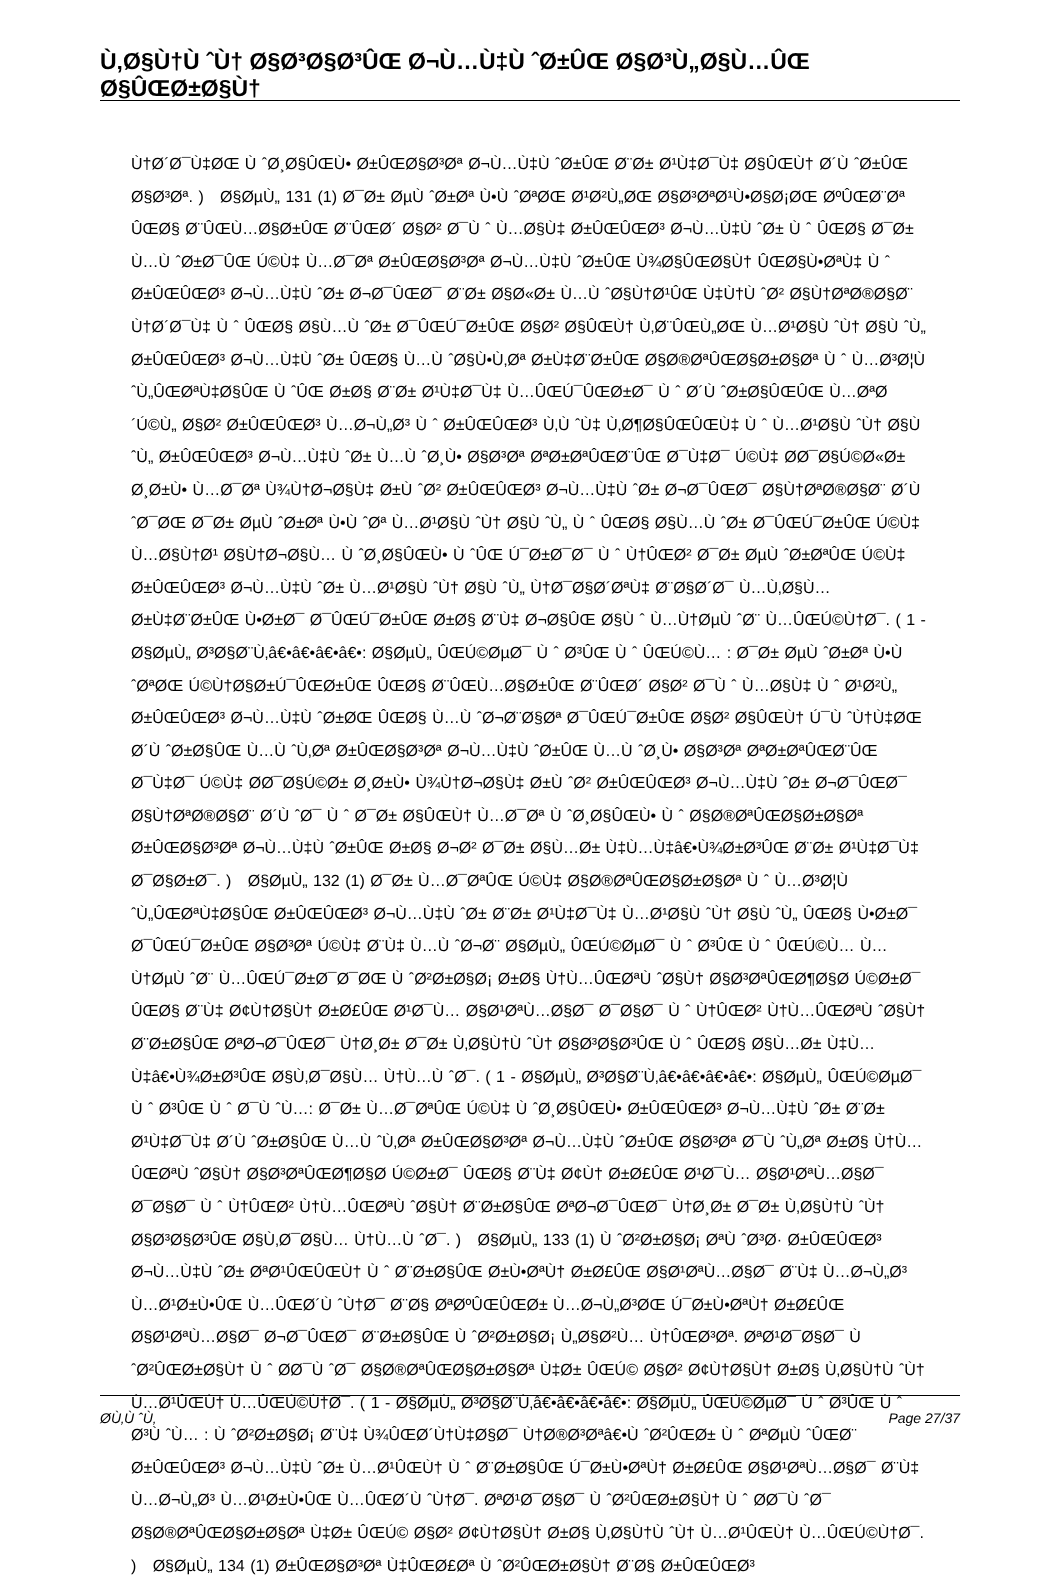Ù‚Ø§Ù†Ù ˆÙ† Ø§Ø³Ø§Ø³ÛŒ Ø¬Ù…Ù‡Ù ˆØ±ÛŒ Ø§Ø³Ù„Ø§Ù…ÛŒ Ø§ÛŒØ±Ø§Ù†
Ù†Ø´Ø¯Ù‡ØŒ Ù ˆØ¸Ø§ÛŒÙ• Ø±ÛŒØ§Ø³Øª Ø¬Ù…Ù‡Ù ˆØ±ÛŒ Ø¨Ø± Ø¹Ù‡Ø¯Ù‡ Ø§ÛŒÙ† Ø´Ù ˆØ±ÛŒ Ø§Ø³Øª. ) Ø§ØµÙ„ 131 (1) Ø¯Ø± ØµÙ ˆØ±Øª Ù•Ù ˆØªØŒ Ø¹Ø²Ù„ØŒ Ø§Ø³ØªØ¹Ù•Ø§Ø¡ØŒ ØºÛŒØ¨Øª ÛŒØ§ Ø¨ÛŒÙ…Ø§Ø±ÛŒ Ø¨ÛŒØ´ Ø§Ø² Ø¯Ù ˆ Ù…Ø§Ù‡ Ø±ÛŒÛŒØ³ Ø¬Ù…Ù‡Ù ˆØ± Ù ˆ ÛŒØ§ Ø¯Ø± Ù…Ù ˆØ±Ø¯ÛŒ Ú©Ù‡ Ù…Ø¯Øª Ø±ÛŒØ§Ø³Øª Ø¬Ù…Ù‡Ù ˆØ±ÛŒ Ù¾Ø§ÛŒØ§Ù† ÛŒØ§Ù•ØªÙ‡ Ù ˆ Ø±ÛŒÛŒØ³ Ø¬Ù…Ù‡Ù ˆØ± Ø¬Ø¯ÛŒØ¯ Ø¨Ø± Ø§Ø«Ø± Ù…Ù ˆØ§Ù†Ø¹ÛŒ Ù‡Ù†Ù ˆØ² Ø§Ù†ØªØ®Ø§Ø¨ Ù†Ø´Ø¯Ù‡ Ù ˆ ÛŒØ§ Ø§Ù…Ù ˆØ± Ø¯ÛŒÚ¯Ø±ÛŒ Ø§Ø² Ø§ÛŒÙ† Ù‚Ø¨ÛŒÙ„ØŒ Ù…Ø¹Ø§Ù ˆÙ† Ø§Ù ˆÙ„ Ø±ÛŒÛŒØ³ Ø¬Ù…Ù‡Ù ˆØ± ÛŒØ§ Ù…Ù ˆØ§Ù•Ù‚Øª Ø±Ù‡Ø¨Ø±ÛŒ Ø§Ø®ØªÛŒØ§Ø±Ø§Øª Ù ˆ Ù…Ø³Ø¦Ù ˆÙ„ÛŒØªÙ‡Ø§ÛŒ Ù ˆÛŒ Ø±Ø§ Ø¨Ø± Ø¹Ù‡Ø¯Ù‡ Ù…ÛŒÚ¯ÛŒØ±Ø¯ Ù ˆ Ø´Ù ˆØ±Ø§ÛŒÛŒ Ù…ØªØ´Ú©Ù„ Ø§Ø² Ø±ÛŒÛŒØ³ Ù…Ø¬Ù„Ø³ Ù ˆ Ø±ÛŒÛŒØ³ Ù‚Ù ˆÙ‡ Ù‚Ø¶Ø§ÛŒÛŒÙ‡ Ù ˆ Ù…Ø¹Ø§Ù ˆÙ† Ø§Ù ˆÙ„ Ø±ÛŒÛŒØ³ Ø¬Ù…Ù‡Ù ˆØ± Ù…Ù ˆØ¸Ù• Ø§Ø³Øª ØªØ±ØªÛŒØ¨ÛŒ Ø¯Ù‡Ø¯ Ú©Ù‡ Ø­Ø¯Ø§Ú©Ø«Ø± Ø¸Ø±Ù• Ù…Ø¯Øª Ù¾Ù†Ø¬Ø§Ù‡ Ø±Ù ˆØ² Ø±ÛŒÛŒØ³ Ø¬Ù…Ù‡Ù ˆØ± Ø¬Ø¯ÛŒØ¯ Ø§Ù†ØªØ®Ø§Ø¨ Ø´Ù ˆØ¯ØŒ Ø¯Ø± ØµÙ ˆØ±Øª Ù•Ù ˆØª Ù…Ø¹Ø§Ù ˆÙ† Ø§Ù ˆÙ„ Ù ˆ ÛŒØ§ Ø§Ù…Ù ˆØ± Ø¯ÛŒÚ¯Ø±ÛŒ Ú©Ù‡ Ù…Ø§Ù†Ø¹ Ø§Ù†Ø¬Ø§Ù… Ù ˆØ¸Ø§ÛŒÙ• Ù ˆÛŒ Ú¯Ø±Ø¯Ø¯ Ù ˆ Ù†ÛŒØ² Ø¯Ø± ØµÙ ˆØ±ØªÛŒ Ú©Ù‡ Ø±ÛŒÛŒØ³ Ø¬Ù…Ù‡Ù ˆØ± Ù…Ø¹Ø§Ù ˆÙ† Ø§Ù ˆÙ„ Ù†Ø¯Ø§Ø´ØªÙ‡ Ø¨Ø§Ø´Ø¯ Ù…Ù‚Ø§Ù… Ø±Ù‡Ø¨Ø±ÛŒ Ù•Ø±Ø¯ Ø¯ÛŒÚ¯Ø±ÛŒ Ø±Ø§ Ø¨Ù‡ Ø¬Ø§ÛŒ Ø§Ù ˆ Ù…Ù†ØµÙ ˆØ¨ Ù…ÛŒÚ©Ù†Ø¯. ( 1 - Ø§ØµÙ„ Ø³Ø§Ø¨Ù‚â€•â€•â€•â€•: Ø§ØµÙ„ ÛŒÚ©ØµØ¯ Ù ˆ Ø³ÛŒ Ù ˆ ÛŒÚ©Ù… : Ø¯Ø± ØµÙ ˆØ±Øª Ù•Ù ˆØªØŒ Ú©Ù†Ø§Ø±Ú¯ÛŒØ±ÛŒ ÛŒØ§ Ø¨ÛŒÙ…Ø§Ø±ÛŒ Ø¨ÛŒØ´ Ø§Ø² Ø¯Ù ˆ Ù…Ø§Ù‡ Ù ˆ Ø¹Ø²Ù„ Ø±ÛŒÛŒØ³ Ø¬Ù…Ù‡Ù ˆØ±ØŒ ÛŒØ§ Ù…Ù ˆØ¬Ø¨Ø§Øª Ø¯ÛŒÚ¯Ø±ÛŒ Ø§Ø² Ø§ÛŒÙ† Ú¯Ù ˆÙ†Ù‡ØŒ Ø´Ù ˆØ±Ø§ÛŒ Ù…Ù ˆÙ‚Øª Ø±ÛŒØ§Ø³Øª Ø¬Ù…Ù‡Ù ˆØ±ÛŒ Ù…Ù ˆØ¸Ù• Ø§Ø³Øª ØªØ±ØªÛŒØ¨ÛŒ Ø¯Ù‡Ø¯ Ú©Ù‡ Ø­Ø¯Ø§Ú©Ø± Ø¸Ø±Ù• Ù¾Ù†Ø¬Ø§Ù‡ Ø±Ù ˆØ² Ø±ÛŒÛŒØ³ Ø¬Ù…Ù‡Ù ˆØ± Ø¬Ø¯ÛŒØ¯ Ø§Ù†ØªØ®Ø§Ø¨ Ø´Ù ˆØ¯ Ù ˆ Ø¯Ø± Ø§ÛŒÙ† Ù…Ø¯Øª Ù ˆØ¸Ø§ÛŒÙ• Ù ˆ Ø§Ø®ØªÛŒØ§Ø±Ø§Øª Ø±ÛŒØ§Ø³Øª Ø¬Ù…Ù‡Ù ˆØ±ÛŒ Ø±Ø§ Ø¬Ø² Ø¯Ø± Ø§Ù…Ø± Ù‡Ù…Ù‡â€•Ù¾Ø±Ø³ÛŒ Ø¨Ø± Ø¹Ù‡Ø¯Ù‡ Ø¯Ø§Ø±Ø¯. ) Ø§ØµÙ„ 132 (1) Ø¯Ø± Ù…Ø¯ØªÛŒ Ú©Ù‡ Ø§Ø®ØªÛŒØ§Ø±Ø§Øª Ù ˆ Ù…Ø³Ø¦Ù ˆÙ„ÛŒØªÙ‡Ø§ÛŒ Ø±ÛŒÛŒØ³ Ø¬Ù…Ù‡Ù ˆØ± Ø¨Ø± Ø¹Ù‡Ø¯Ù‡ Ù…Ø¹Ø§Ù ˆÙ† Ø§Ù ˆÙ„ ÛŒØ§ Ù•Ø±Ø¯ Ø¯ÛŒÚ¯Ø±ÛŒ Ø§Ø³Øª Ú©Ù‡ Ø¨Ù‡ Ù…Ù ˆØ¬Ø¨ Ø§ØµÙ„ ÛŒÚ©ØµØ¯ Ù ˆ Ø³ÛŒ Ù ˆ ÛŒÚ©Ù… Ù…Ù†ØµÙ ˆØ¨ Ù…ÛŒÚ¯Ø±Ø¯Ø¯ØŒ Ù ˆØ²Ø±Ø§Ø¡ Ø±Ø§ Ù†Ù…ÛŒØªÙ ˆØ§Ù† Ø§Ø³ØªÛŒØ¶Ø§Ø­ Ú©Ø±Ø¯ ÛŒØ§ Ø¨Ù‡ Ø¢Ù†Ø§Ù† Ø±Ø£ÛŒ Ø¹Ø¯Ù… Ø§Ø¹ØªÙ…Ø§Ø¯ Ø¯Ø§Ø¯ Ù ˆ Ù†ÛŒØ² Ù†Ù…ÛŒØªÙ ˆØ§Ù† Ø¨Ø±Ø§ÛŒ ØªØ¬Ø¯ÛŒØ¯ Ù†Ø¸Ø± Ø¯Ø± Ù‚Ø§Ù†Ù ˆÙ† Ø§Ø³Ø§Ø³ÛŒ Ù ˆ ÛŒØ§ Ø§Ù…Ø± Ù‡Ù…Ù‡â€•Ù¾Ø±Ø³ÛŒ Ø§Ù‚Ø¯Ø§Ù… Ù†Ù…Ù ˆØ¯. ( 1 - Ø§ØµÙ„ Ø³Ø§Ø¨Ù‚â€•â€•â€•â€•: Ø§ØµÙ„ ÛŒÚ©ØµØ¯ Ù ˆ Ø³ÛŒ Ù ˆ Ø¯Ù ˆÙ…: Ø¯Ø± Ù…Ø¯ØªÛŒ Ú©Ù‡ Ù ˆØ¸Ø§ÛŒÙ• Ø±ÛŒÛŒØ³ Ø¬Ù…Ù‡Ù ˆØ± Ø¨Ø± Ø¹Ù‡Ø¯Ù‡ Ø´Ù ˆØ±Ø§ÛŒ Ù…Ù ˆÙ‚Øª Ø±ÛŒØ§Ø³Øª Ø¬Ù…Ù‡Ù ˆØ±ÛŒ Ø§Ø³Øª Ø¯Ù ˆÙ„Øª Ø±Ø§ Ù†Ù…ÛŒØªÙ ˆØ§Ù† Ø§Ø³ØªÛŒØ¶Ø§Ø­ Ú©Ø±Ø¯ ÛŒØ§ Ø¨Ù‡ Ø¢Ù† Ø±Ø£ÛŒ Ø¹Ø¯Ù… Ø§Ø¹ØªÙ…Ø§Ø¯ Ø¯Ø§Ø¯ Ù ˆ Ù†ÛŒØ² Ù†Ù…ÛŒØªÙ ˆØ§Ù† Ø¨Ø±Ø§ÛŒ ØªØ¬Ø¯ÛŒØ¯ Ù†Ø¸Ø± Ø¯Ø± Ù‚Ø§Ù†Ù ˆÙ† Ø§Ø³Ø§Ø³ÛŒ Ø§Ù‚Ø¯Ø§Ù… Ù†Ù…Ù ˆØ¯. ) Ø§ØµÙ„ 133 (1) Ù ˆØ²Ø±Ø§Ø¡ ØªÙ ˆØ³Ø· Ø±ÛŒÛŒØ³ Ø¬Ù…Ù‡Ù ˆØ± ØªØ¹ÛŒÛŒÙ† Ù ˆ Ø¨Ø±Ø§ÛŒ Ø±Ù•ØªÙ† Ø±Ø£ÛŒ Ø§Ø¹ØªÙ…Ø§Ø¯ Ø¨Ù‡ Ù…Ø¬Ù„Ø³ Ù…Ø¹Ø±Ù•ÛŒ Ù…ÛŒØ´Ù ˆÙ†Ø¯ Ø¨Ø§ ØªØºÛŒÛŒØ± Ù…Ø¬Ù„Ø³ØŒ Ú¯Ø±Ù•ØªÙ† Ø±Ø£ÛŒ Ø§Ø¹ØªÙ…Ø§Ø¯ Ø¬Ø¯ÛŒØ¯ Ø¨Ø±Ø§ÛŒ Ù ˆØ²Ø±Ø§Ø¡ Ù„Ø§Ø²Ù… Ù†ÛŒØ³Øª. ØªØ¹Ø¯Ø§Ø¯ Ù ˆØ²ÛŒØ±Ø§Ù† Ù ˆ Ø­Ø¯Ù ˆØ¯ Ø§Ø®ØªÛŒØ§Ø±Ø§Øª Ù‡Ø± ÛŒÚ© Ø§Ø² Ø¢Ù†Ø§Ù† Ø±Ø§ Ù‚Ø§Ù†Ù ˆÙ† Ù…Ø¹ÛŒÙ† Ù…ÛŒÚ©Ù†Ø¯. ( 1 - Ø§ØµÙ„ Ø³Ø§Ø¨Ù‚â€•â€•â€•â€•: Ø§ØµÙ„ ÛŒÚ©ØµØ¯ Ù ˆ Ø³ÛŒ Ù ˆ Ø³Ù ˆÙ… : Ù ˆØ²Ø±Ø§Ø¡ Ø¨Ù‡ Ù¾ÛŒØ´Ù†Ù‡Ø§Ø¯ Ù†Ø®Ø³Øªâ€•Ù ˆØ²ÛŒØ± Ù ˆ ØªØµÙ ˆÛŒØ¨ Ø±ÛŒÛŒØ³ Ø¬Ù…Ù‡Ù ˆØ± Ù…Ø¹ÛŒÙ† Ù ˆ Ø¨Ø±Ø§ÛŒ Ú¯Ø±Ù•ØªÙ† Ø±Ø£ÛŒ Ø§Ø¹ØªÙ…Ø§Ø¯ Ø¨Ù‡ Ù…Ø¬Ù„Ø³ Ù…Ø¹Ø±Ù•ÛŒ Ù…ÛŒØ´Ù ˆÙ†Ø¯. ØªØ¹Ø¯Ø§Ø¯ Ù ˆØ²ÛŒØ±Ø§Ù† Ù ˆ Ø­Ø¯Ù ˆØ¯ Ø§Ø®ØªÛŒØ§Ø±Ø§Øª Ù‡Ø± ÛŒÚ© Ø§Ø² Ø¢Ù†Ø§Ù† Ø±Ø§ Ù‚Ø§Ù†Ù ˆÙ† Ù…Ø¹ÛŒÙ† Ù…ÛŒÚ©Ù†Ø¯. ) Ø§ØµÙ„ 134 (1) Ø±ÛŒØ§Ø³Øª Ù‡ÛŒØ£Øª Ù ˆØ²ÛŒØ±Ø§Ù† Ø¨Ø§ Ø±ÛŒÛŒØ³
Ø­Ù‚Ù ˆÙ‚ Page 27/37